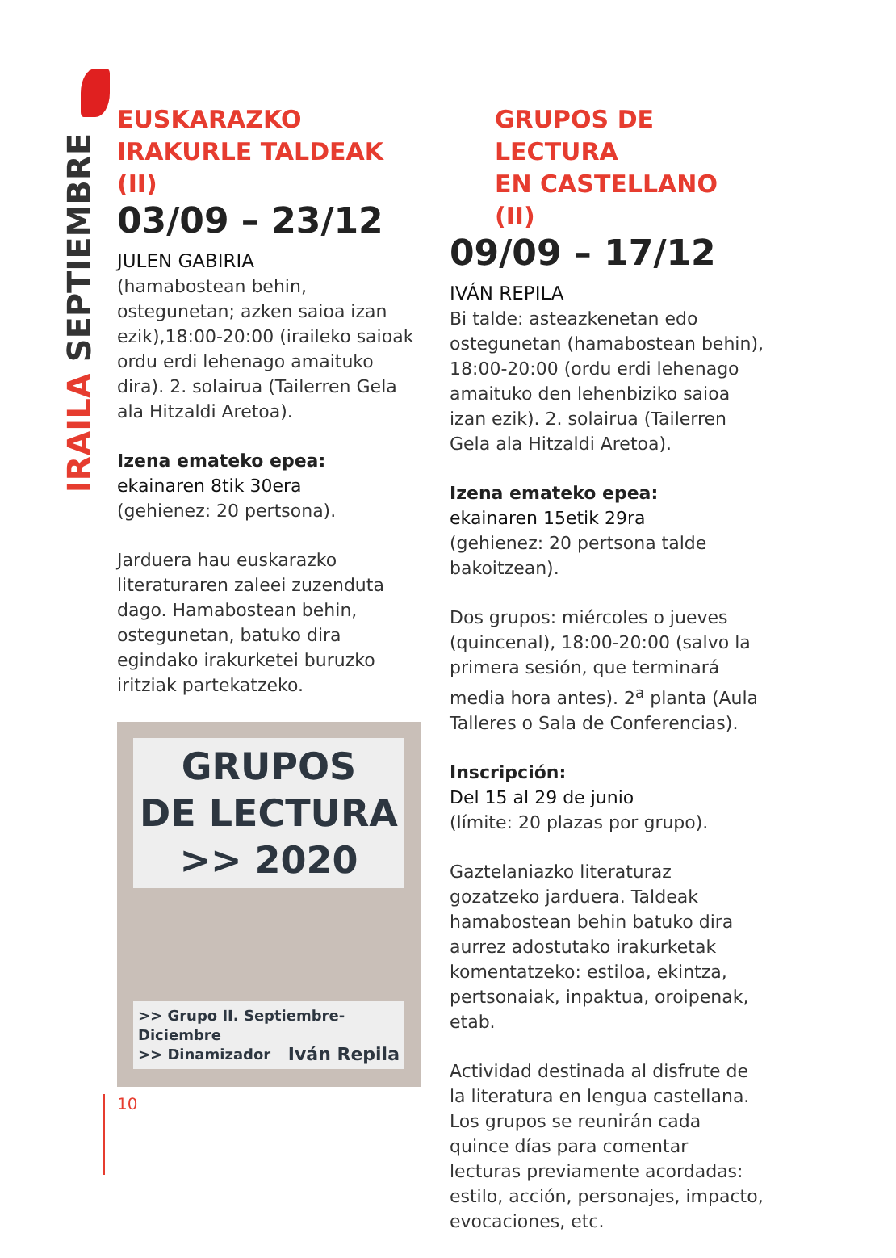IRAILA SEPTIEMBRE
EUSKARAZKO
IRAKURLE TALDEAK (II)
03/09 – 23/12
JULEN GABIRIA
(hamabostean behin, ostegunetan; azken saioa izan ezik),18:00-20:00 (iraileko saioak ordu erdi lehenago amaituko dira). 2. solairua (Tailerren Gela ala Hitzaldi Aretoa).
Izena emateko epea:
ekainaren 8tik 30era
(gehienez: 20 pertsona).
Jarduera hau euskarazko literaturaren zaleei zuzenduta dago. Hamabostean behin, ostegunetan, batuko dira egindako irakurketei buruzko iritziak partekatzeko.
GRUPOS
DE LECTURA
>> 2020
>> Grupo II. Septiembre-Diciembre
>> Dinamizador Iván Repila
GRUPOS DE LECTURA
EN CASTELLANO (II)
09/09 – 17/12
IVÁN REPILA
Bi talde: asteazkenetan edo ostegunetan (hamabostean behin), 18:00-20:00 (ordu erdi lehenago amaituko den lehenbiziko saioa izan ezik). 2. solairua (Tailerren Gela ala Hitzaldi Aretoa).
Izena emateko epea:
ekainaren 15etik 29ra
(gehienez: 20 pertsona talde bakoitzean).
Dos grupos: miércoles o jueves (quincenal), 18:00-20:00 (salvo la primera sesión, que terminará media hora antes). 2<sup>a</sup> planta (Aula Talleres o Sala de Conferencias).
Inscripción:
Del 15 al 29 de junio
(límite: 20 plazas por grupo).
Gaztelaniazko literaturaz gozatzeko jarduera. Taldeak hamabostean behin batuko dira aurrez adostutako irakurketak komentatzeko: estiloa, ekintza, pertsonaiak, inpaktua, oroipenak, etab.
Actividad destinada al disfrute de la literatura en lengua castellana. Los grupos se reunirán cada quince días para comentar lecturas previamente acordadas: estilo, acción, personajes, impacto, evocaciones, etc.
10